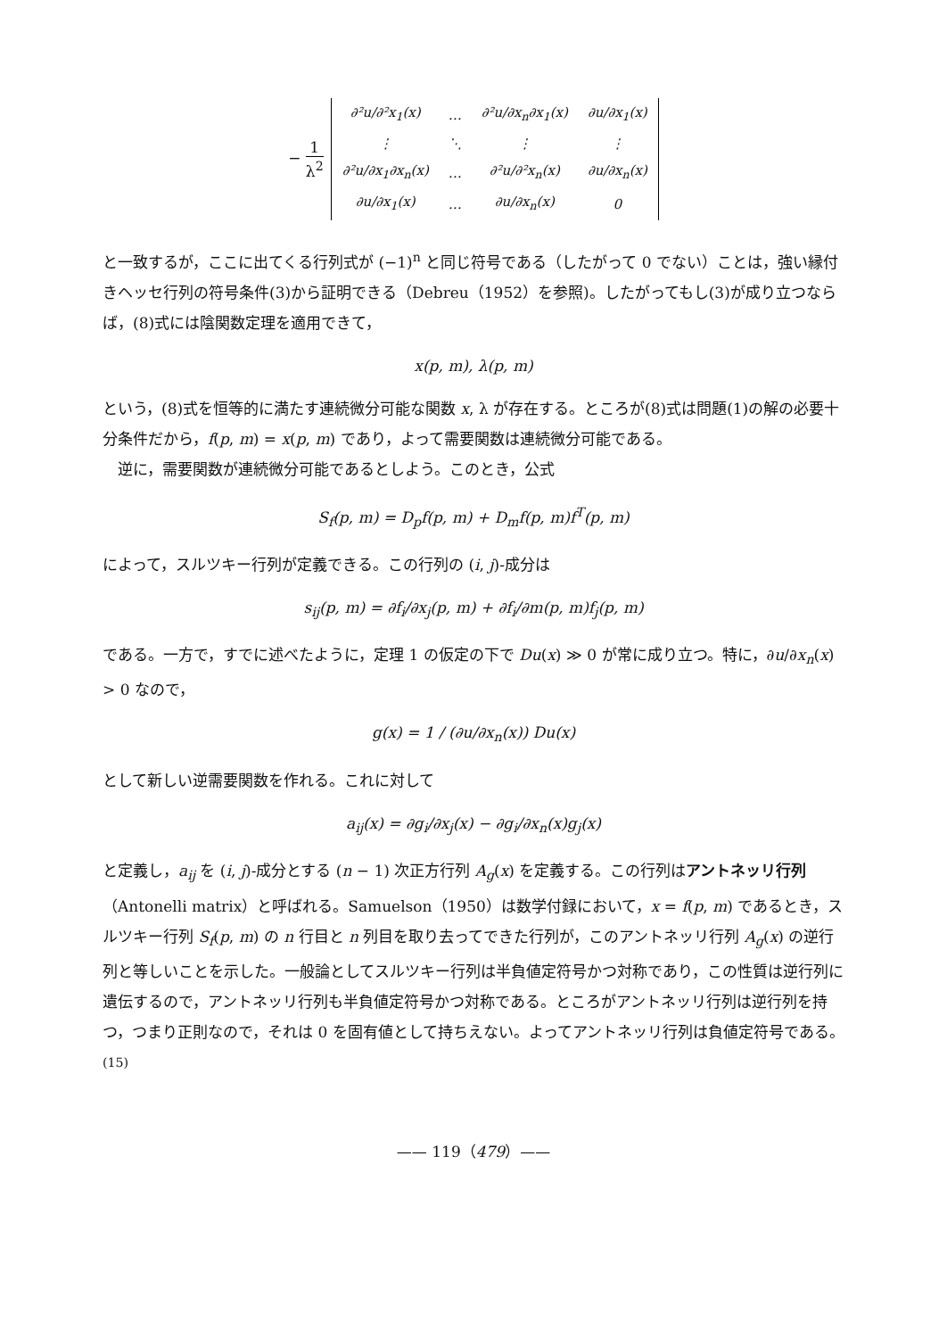− 1 λ<sup>2</sup>
| ∂²u/∂²x<sub>1</sub>(x) | … | ∂²u/∂x<sub>n</sub>∂x<sub>1</sub>(x) | ∂u/∂x<sub>1</sub>(x) |
| ⋮ | ⋱ | ⋮ | ⋮ |
| ∂²u/∂x<sub>1</sub>∂x<sub>n</sub>(x) | … | ∂²u/∂²x<sub>n</sub>(x) | ∂u/∂x<sub>n</sub>(x) |
| ∂u/∂x<sub>1</sub>(x) | … | ∂u/∂x<sub>n</sub>(x) | 0 |
と一致するが，ここに出てくる行列式が (−1)<sup>n</sup> と同じ符号である（したがって 0 でない）ことは，強い縁付きヘッセ行列の符号条件(3)から証明できる（Debreu（1952）を参照)。したがってもし(3)が成り立つならば，(8)式には陰関数定理を適用できて，
x(p, m), λ(p, m)
という，(8)式を恒等的に満たす連続微分可能な関数 x, λ が存在する。ところが(8)式は問題(1)の解の必要十分条件だから，f(p, m) = x(p, m) であり，よって需要関数は連続微分可能である。
逆に，需要関数が連続微分可能であるとしよう。このとき，公式
S<sub>f</sub>(p, m) = D<sub>p</sub>f(p, m) + D<sub>m</sub>f(p, m)f<sup>T</sup>(p, m)
によって，スルツキー行列が定義できる。この行列の (i, j)-成分は
s<sub>ij</sub>(p, m) = ∂f<sub>i</sub>/∂x<sub>j</sub>(p, m) + ∂f<sub>i</sub>/∂m(p, m)f<sub>j</sub>(p, m)
である。一方で，すでに述べたように，定理 1 の仮定の下で Du(x) ≫ 0 が常に成り立つ。特に，∂u/∂x<sub>n</sub>(x) > 0 なので，
g(x) = 1 / (∂u/∂x<sub>n</sub>(x)) Du(x)
として新しい逆需要関数を作れる。これに対して
a<sub>ij</sub>(x) = ∂g<sub>i</sub>/∂x<sub>j</sub>(x) − ∂g<sub>i</sub>/∂x<sub>n</sub>(x)g<sub>j</sub>(x)
と定義し，a<sub>ij</sub> を (i, j)-成分とする (n − 1) 次正方行列 A<sub>g</sub>(x) を定義する。この行列はアントネッリ行列（Antonelli matrix）と呼ばれる。Samuelson（1950）は数学付録において，x = f(p, m) であるとき，スルツキー行列 S<sub>f</sub>(p, m) の n 行目と n 列目を取り去ってできた行列が，このアントネッリ行列 A<sub>g</sub>(x) の逆行列と等しいことを示した。一般論としてスルツキー行列は半負値定符号かつ対称であり，この性質は逆行列に遺伝するので，アントネッリ行列も半負値定符号かつ対称である。ところがアントネッリ行列は逆行列を持つ，つまり正則なので，それは 0 を固有値として持ちえない。よってアントネッリ行列は負値定符号である。<sup>(15)</sup>
—— 119（479）——